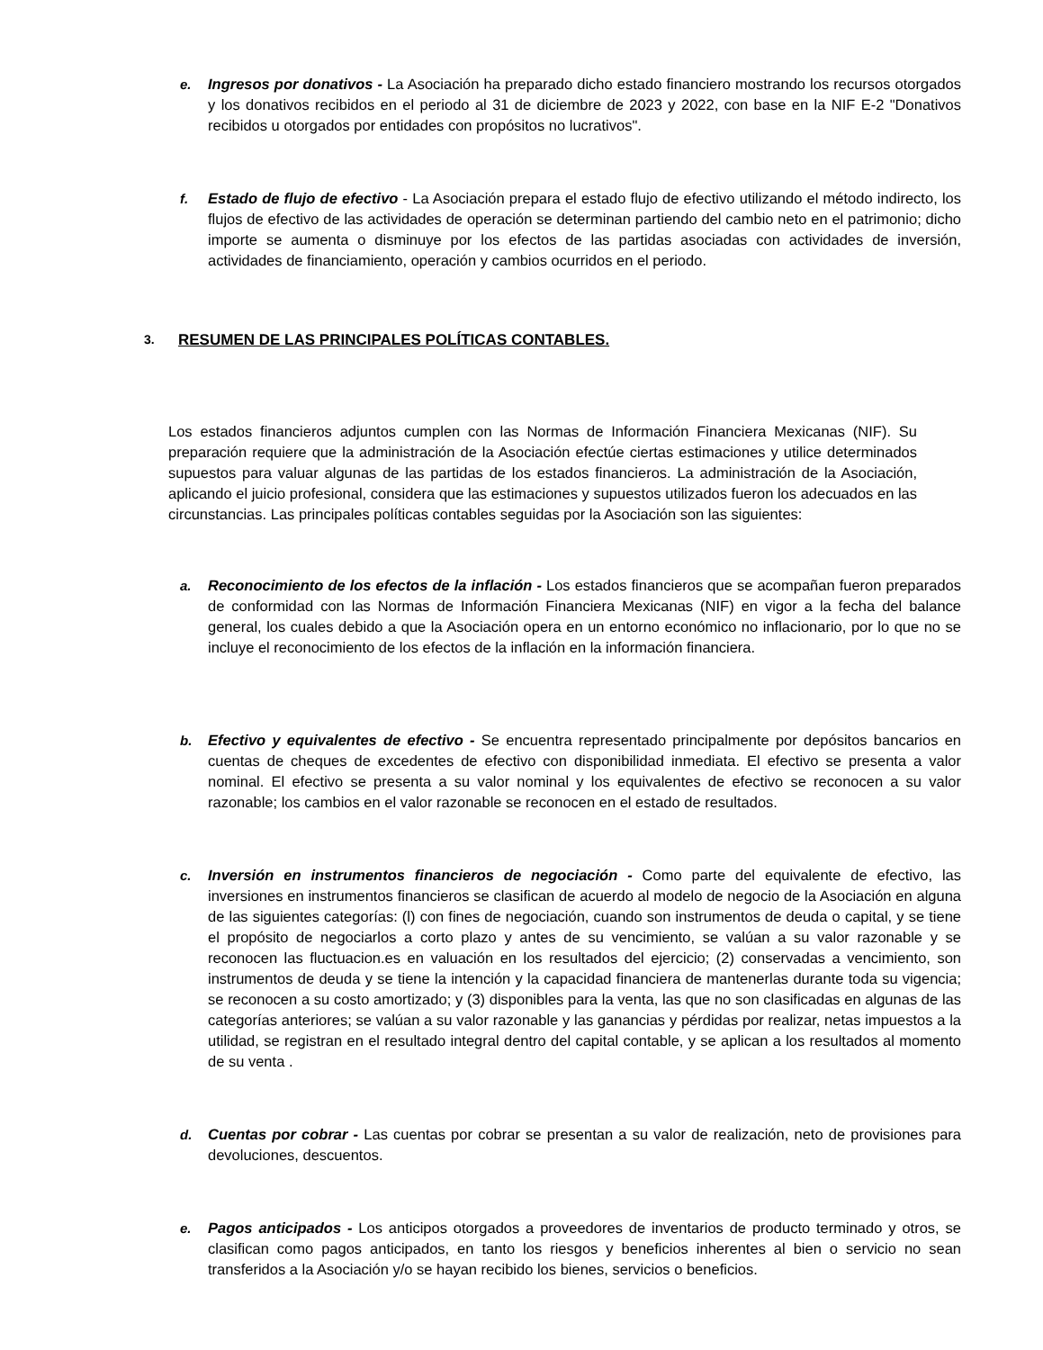e. Ingresos por donativos - La Asociación ha preparado dicho estado financiero mostrando los recursos otorgados y los donativos recibidos en el periodo al 31 de diciembre de 2023 y 2022, con base en la NIF E-2 "Donativos recibidos u otorgados por entidades con propósitos no lucrativos".
f. Estado de flujo de efectivo - La Asociación prepara el estado flujo de efectivo utilizando el método indirecto, los flujos de efectivo de las actividades de operación se determinan partiendo del cambio neto en el patrimonio; dicho importe se aumenta o disminuye por los efectos de las partidas asociadas con actividades de inversión, actividades de financiamiento, operación y cambios ocurridos en el periodo.
3. RESUMEN DE LAS PRINCIPALES POLÍTICAS CONTABLES.
Los estados financieros adjuntos cumplen con las Normas de Información Financiera Mexicanas (NIF). Su preparación requiere que la administración de la Asociación efectúe ciertas estimaciones y utilice determinados supuestos para valuar algunas de las partidas de los estados financieros. La administración de la Asociación, aplicando el juicio profesional, considera que las estimaciones y supuestos utilizados fueron los adecuados en las circunstancias. Las principales políticas contables seguidas por la Asociación son las siguientes:
a. Reconocimiento de los efectos de la inflación - Los estados financieros que se acompañan fueron preparados de conformidad con las Normas de Información Financiera Mexicanas (NIF) en vigor a la fecha del balance general, los cuales debido a que la Asociación opera en un entorno económico no inflacionario, por lo que no se incluye el reconocimiento de los efectos de la inflación en la información financiera.
b. Efectivo y equivalentes de efectivo - Se encuentra representado principalmente por depósitos bancarios en cuentas de cheques de excedentes de efectivo con disponibilidad inmediata. El efectivo se presenta a valor nominal. El efectivo se presenta a su valor nominal y los equivalentes de efectivo se reconocen a su valor razonable; los cambios en el valor razonable se reconocen en el estado de resultados.
c. Inversión en instrumentos financieros de negociación - Como parte del equivalente de efectivo, las inversiones en instrumentos financieros se clasifican de acuerdo al modelo de negocio de la Asociación en alguna de las siguientes categorías: (l) con fines de negociación, cuando son instrumentos de deuda o capital, y se tiene el propósito de negociarlos a corto plazo y antes de su vencimiento, se valúan a su valor razonable y se reconocen las fluctuacion.es en valuación en los resultados del ejercicio; (2) conservadas a vencimiento, son instrumentos de deuda y se tiene la intención y la capacidad financiera de mantenerlas durante toda su vigencia; se reconocen a su costo amortizado; y (3) disponibles para la venta, las que no son clasificadas en algunas de las categorías anteriores; se valúan a su valor razonable y las ganancias y pérdidas por realizar, netas impuestos a la utilidad, se registran en el resultado integral dentro del capital contable, y se aplican a los resultados al momento de su venta .
d. Cuentas por cobrar - Las cuentas por cobrar se presentan a su valor de realización, neto de provisiones para devoluciones, descuentos.
e. Pagos anticipados - Los anticipos otorgados a proveedores de inventarios de producto terminado y otros, se clasifican como pagos anticipados, en tanto los riesgos y beneficios inherentes al bien o servicio no sean transferidos a la Asociación y/o se hayan recibido los bienes, servicios o beneficios.